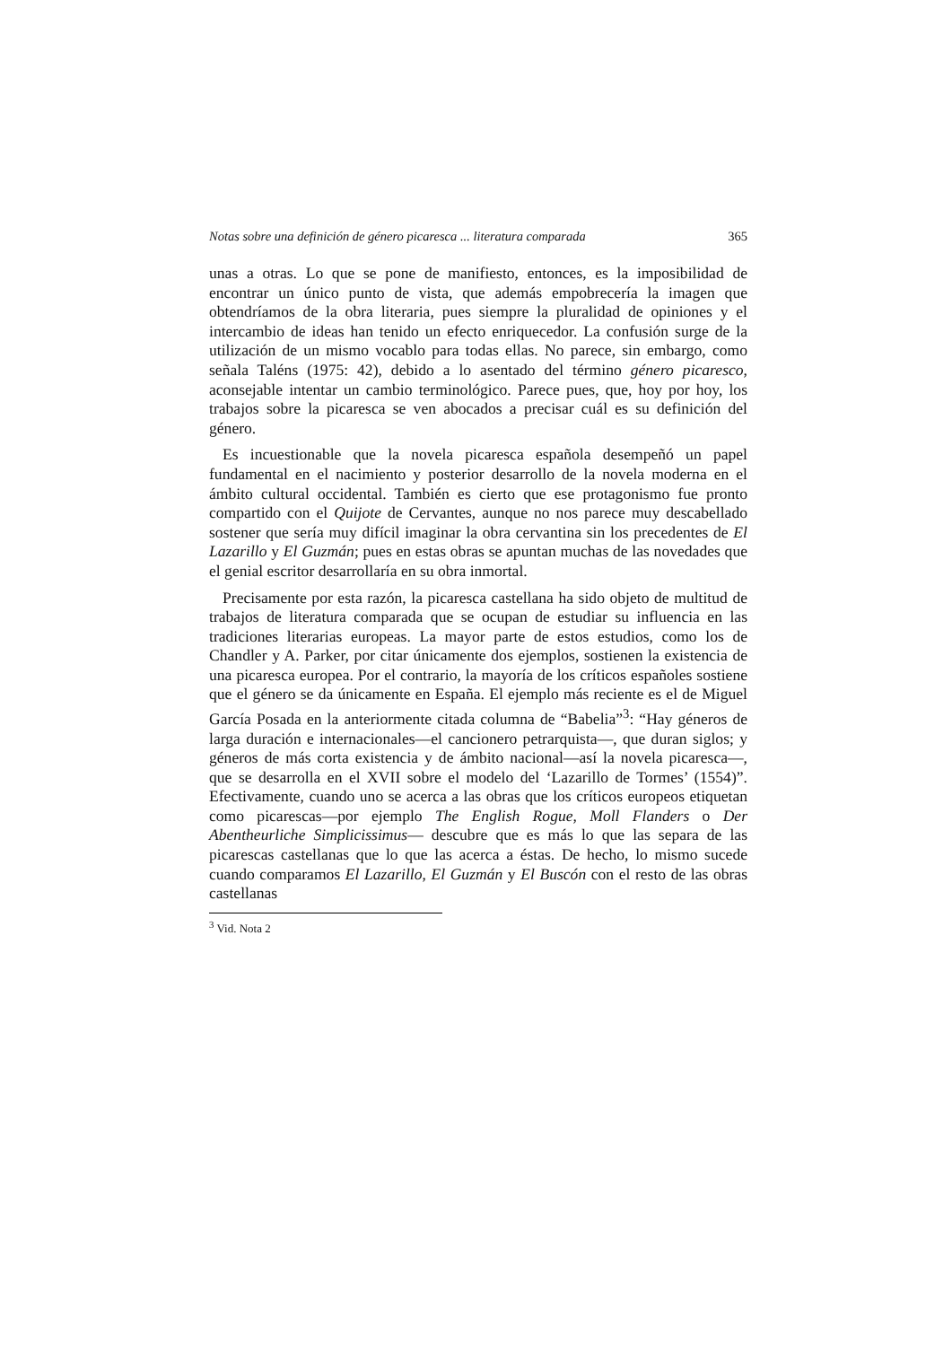Notas sobre una definición de género picaresca ... literatura comparada 365
unas a otras. Lo que se pone de manifiesto, entonces, es la imposibilidad de encontrar un único punto de vista, que además empobrecería la imagen que obtendríamos de la obra literaria, pues siempre la pluralidad de opiniones y el intercambio de ideas han tenido un efecto enriquecedor. La confusión surge de la utilización de un mismo vocablo para todas ellas. No parece, sin embargo, como señala Taléns (1975: 42), debido a lo asentado del término género picaresco, aconsejable intentar un cambio terminológico. Parece pues, que, hoy por hoy, los trabajos sobre la picaresca se ven abocados a precisar cuál es su definición del género.
Es incuestionable que la novela picaresca española desempeñó un papel fundamental en el nacimiento y posterior desarrollo de la novela moderna en el ámbito cultural occidental. También es cierto que ese protagonismo fue pronto compartido con el Quijote de Cervantes, aunque no nos parece muy descabellado sostener que sería muy difícil imaginar la obra cervantina sin los precedentes de El Lazarillo y El Guzmán; pues en estas obras se apuntan muchas de las novedades que el genial escritor desarrollaría en su obra inmortal.
Precisamente por esta razón, la picaresca castellana ha sido objeto de multitud de trabajos de literatura comparada que se ocupan de estudiar su influencia en las tradiciones literarias europeas. La mayor parte de estos estudios, como los de Chandler y A. Parker, por citar únicamente dos ejemplos, sostienen la existencia de una picaresca europea. Por el contrario, la mayoría de los críticos españoles sostiene que el género se da únicamente en España. El ejemplo más reciente es el de Miguel García Posada en la anteriormente citada columna de “Babelia”<sup>3</sup>: “Hay géneros de larga duración e internacionales—el cancionero petrarquista—, que duran siglos; y géneros de más corta existencia y de ámbito nacional—así la novela picaresca—, que se desarrolla en el XVII sobre el modelo del ‘Lazarillo de Tormes’ (1554)”. Efectivamente, cuando uno se acerca a las obras que los críticos europeos etiquetan como picarescas—por ejemplo The English Rogue, Moll Flanders o Der Abentheurliche Simplicissimus— descubre que es más lo que las separa de las picarescas castellanas que lo que las acerca a éstas. De hecho, lo mismo sucede cuando comparamos El Lazarillo, El Guzmán y El Buscón con el resto de las obras castellanas
<sup>3</sup> Vid. Nota 2